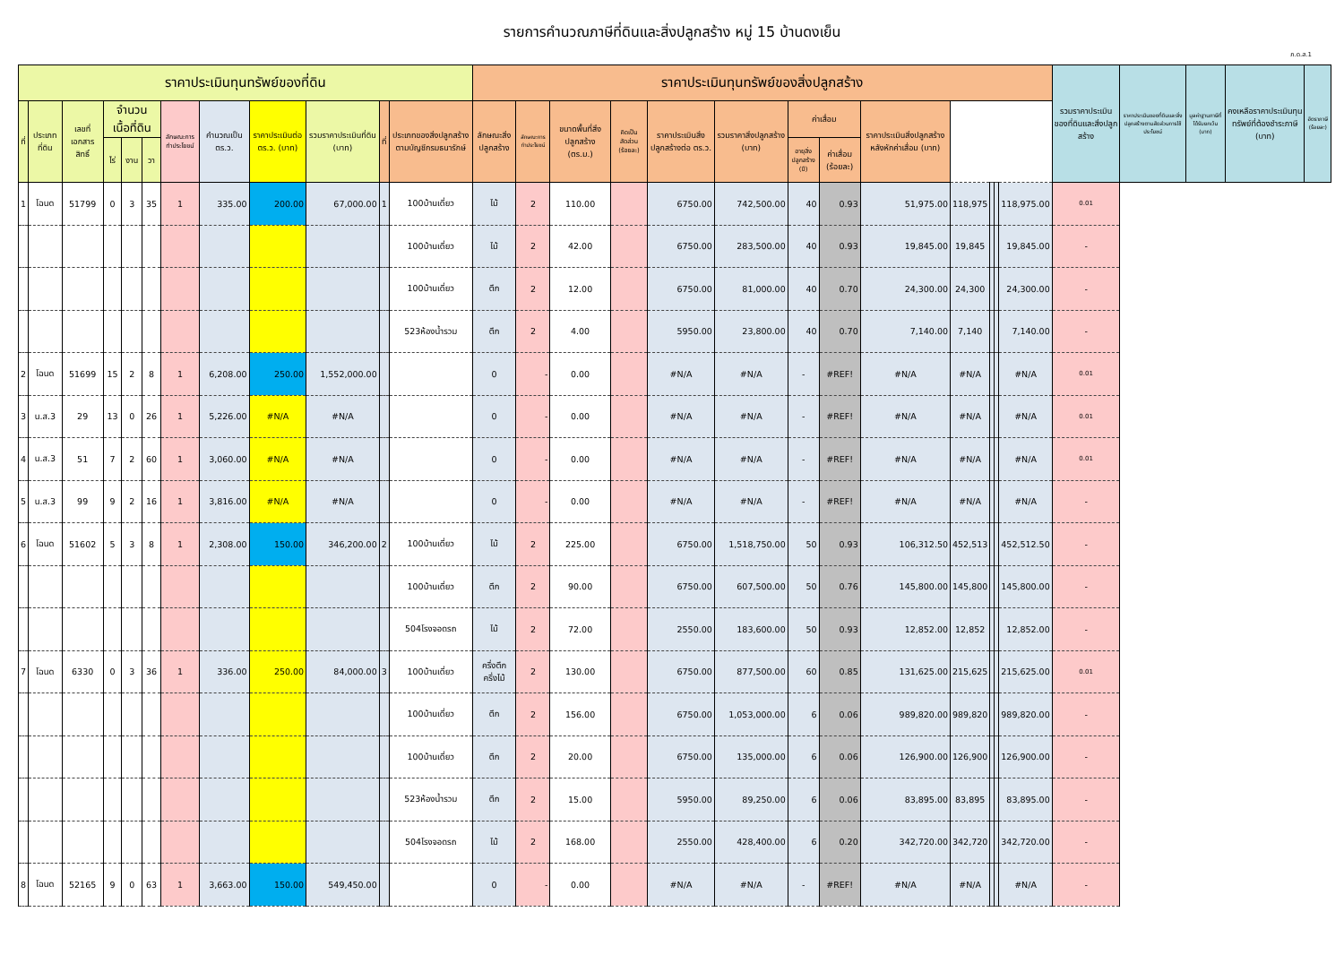รายการคำนวณภาษีที่ดินและสิ่งปลูกสร้าง หมู่ 15 บ้านดงเย็น
ภ.ด.ส.1
| ราคาประเมินทุนทรัพย์ของที่ดิน | | | | | | | | | | | | ราคาประเมินทุนทรัพย์ของสิ่งปลูกสร้าง | | | | | | | | | | | | | รวมราคาประเมินของที่ดินและสิ่งปลูกสร้าง | ราคาประเมินของที่ดินและสิ่งปลูกสร้างตามสัดส่วนการใช้ประโยชน์ | มูลค่าฐานภาษีที่ได้รับยกเว้น (บาท) | คงเหลือราคาประเมินทุนทรัพย์ที่ต้องชำระภาษี (บาท) | อัตราภาษี (ร้อยละ) |
| --- | --- | --- | --- | --- | --- | --- | --- | --- | --- | --- | --- | --- | --- | --- | --- | --- | --- | --- | --- | --- | --- | --- | --- | --- | --- | --- | --- | --- | --- |
| ที่ | ประเภทที่ดิน | เลขที่เอกสารสิทธิ์ | จำนวนเนื้อที่ดิน | | | ลักษณะการทำประโยชน์ | คำนวณเป็น ตร.ว. | ราคาประเมินต่อ ตร.ว. (บาท) | รวมราคาประเมินที่ดิน (บาท) | ที่ | ประเภทของสิ่งปลูกสร้างตามบัญชีกรมธนารักษ์ | ลักษณะสิ่งปลูกสร้าง | ลักษณะการทำประโยชน์ | ขนาดพื้นที่สิ่งปลูกสร้าง (ตร.ม.) | คิดเป็นสัดส่วน (ร้อยละ) | ราคาประเมินสิ่งปลูกสร้างต่อ ตร.ว. | รวมราคาสิ่งปลูกสร้าง (บาท) | ค่าเสื่อม | | ราคาประเมินสิ่งปลูกสร้างหลังหักค่าเสื่อม (บาท) | | | | | | | | | |
| | | | ไร่ | งาน | วา | | | | | | | | | | | | | อายุสิ่งปลูกสร้าง (ปี) | ค่าเสื่อม (ร้อยละ) | | | | | | | | | | |
| 1 | โฉนด | 51799 | 0 | 3 | 35 | 1 | 335.00 | 200.00 | 67,000.00 | 1 | 100บ้านเดี่ยว | ไม้ | 2 | 110.00 | | 6750.00 | 742,500.00 | 40 | 0.93 | 51,975.00 | 118,975 | | | 118,975.00 | 0.01 | | | | |
| | | | | | | | | | | | 100บ้านเดี่ยว | ไม้ | 2 | 42.00 | | 6750.00 | 283,500.00 | 40 | 0.93 | 19,845.00 | 19,845 | | | 19,845.00 | - | | | | |
| | | | | | | | | | | | 100บ้านเดี่ยว | ตึก | 2 | 12.00 | | 6750.00 | 81,000.00 | 40 | 0.70 | 24,300.00 | 24,300 | | | 24,300.00 | - | | | | |
| | | | | | | | | | | | 523ห้องน้ำรวม | ตึก | 2 | 4.00 | | 5950.00 | 23,800.00 | 40 | 0.70 | 7,140.00 | 7,140 | | | 7,140.00 | - | | | | |
| 2 | โฉนด | 51699 | 15 | 2 | 8 | 1 | 6,208.00 | 250.00 | 1,552,000.00 | | | 0 | - | 0.00 | | #N/A | #N/A | - | #REF! | #N/A | #N/A | | | #N/A | 0.01 | | | | |
| 3 | น.ส.3 | 29 | 13 | 0 | 26 | 1 | 5,226.00 | #N/A | #N/A | | | 0 | - | 0.00 | | #N/A | #N/A | - | #REF! | #N/A | #N/A | | | #N/A | 0.01 | | | | |
| 4 | น.ส.3 | 51 | 7 | 2 | 60 | 1 | 3,060.00 | #N/A | #N/A | | | 0 | - | 0.00 | | #N/A | #N/A | - | #REF! | #N/A | #N/A | | | #N/A | 0.01 | | | | |
| 5 | น.ส.3 | 99 | 9 | 2 | 16 | 1 | 3,816.00 | #N/A | #N/A | | | 0 | - | 0.00 | | #N/A | #N/A | - | #REF! | #N/A | #N/A | | | #N/A | - | | | | |
| 6 | โฉนด | 51602 | 5 | 3 | 8 | 1 | 2,308.00 | 150.00 | 346,200.00 | 2 | 100บ้านเดี่ยว | ไม้ | 2 | 225.00 | | 6750.00 | 1,518,750.00 | 50 | 0.93 | 106,312.50 | 452,513 | | | 452,512.50 | - | | | | |
| | | | | | | | | | | | 100บ้านเดี่ยว | ตึก | 2 | 90.00 | | 6750.00 | 607,500.00 | 50 | 0.76 | 145,800.00 | 145,800 | | | 145,800.00 | - | | | | |
| | | | | | | | | | | | 504โรงจอดรถ | ไม้ | 2 | 72.00 | | 2550.00 | 183,600.00 | 50 | 0.93 | 12,852.00 | 12,852 | | | 12,852.00 | - | | | | |
| 7 | โฉนด | 6330 | 0 | 3 | 36 | 1 | 336.00 | 250.00 | 84,000.00 | 3 | 100บ้านเดี่ยว | ครึ่งตึก ครึ่งไม้ | 2 | 130.00 | | 6750.00 | 877,500.00 | 60 | 0.85 | 131,625.00 | 215,625 | | | 215,625.00 | 0.01 | | | | |
| | | | | | | | | | | | 100บ้านเดี่ยว | ตึก | 2 | 156.00 | | 6750.00 | 1,053,000.00 | 6 | 0.06 | 989,820.00 | 989,820 | | | 989,820.00 | - | | | | |
| | | | | | | | | | | | 100บ้านเดี่ยว | ตึก | 2 | 20.00 | | 6750.00 | 135,000.00 | 6 | 0.06 | 126,900.00 | 126,900 | | | 126,900.00 | - | | | | |
| | | | | | | | | | | | 523ห้องน้ำรวม | ตึก | 2 | 15.00 | | 5950.00 | 89,250.00 | 6 | 0.06 | 83,895.00 | 83,895 | | | 83,895.00 | - | | | | |
| | | | | | | | | | | | 504โรงจอดรถ | ไม้ | 2 | 168.00 | | 2550.00 | 428,400.00 | 6 | 0.20 | 342,720.00 | 342,720 | | | 342,720.00 | - | | | | |
| 8 | โฉนด | 52165 | 9 | 0 | 63 | 1 | 3,663.00 | 150.00 | 549,450.00 | | | 0 | - | 0.00 | | #N/A | #N/A | - | #REF! | #N/A | #N/A | | | #N/A | - | | | | |